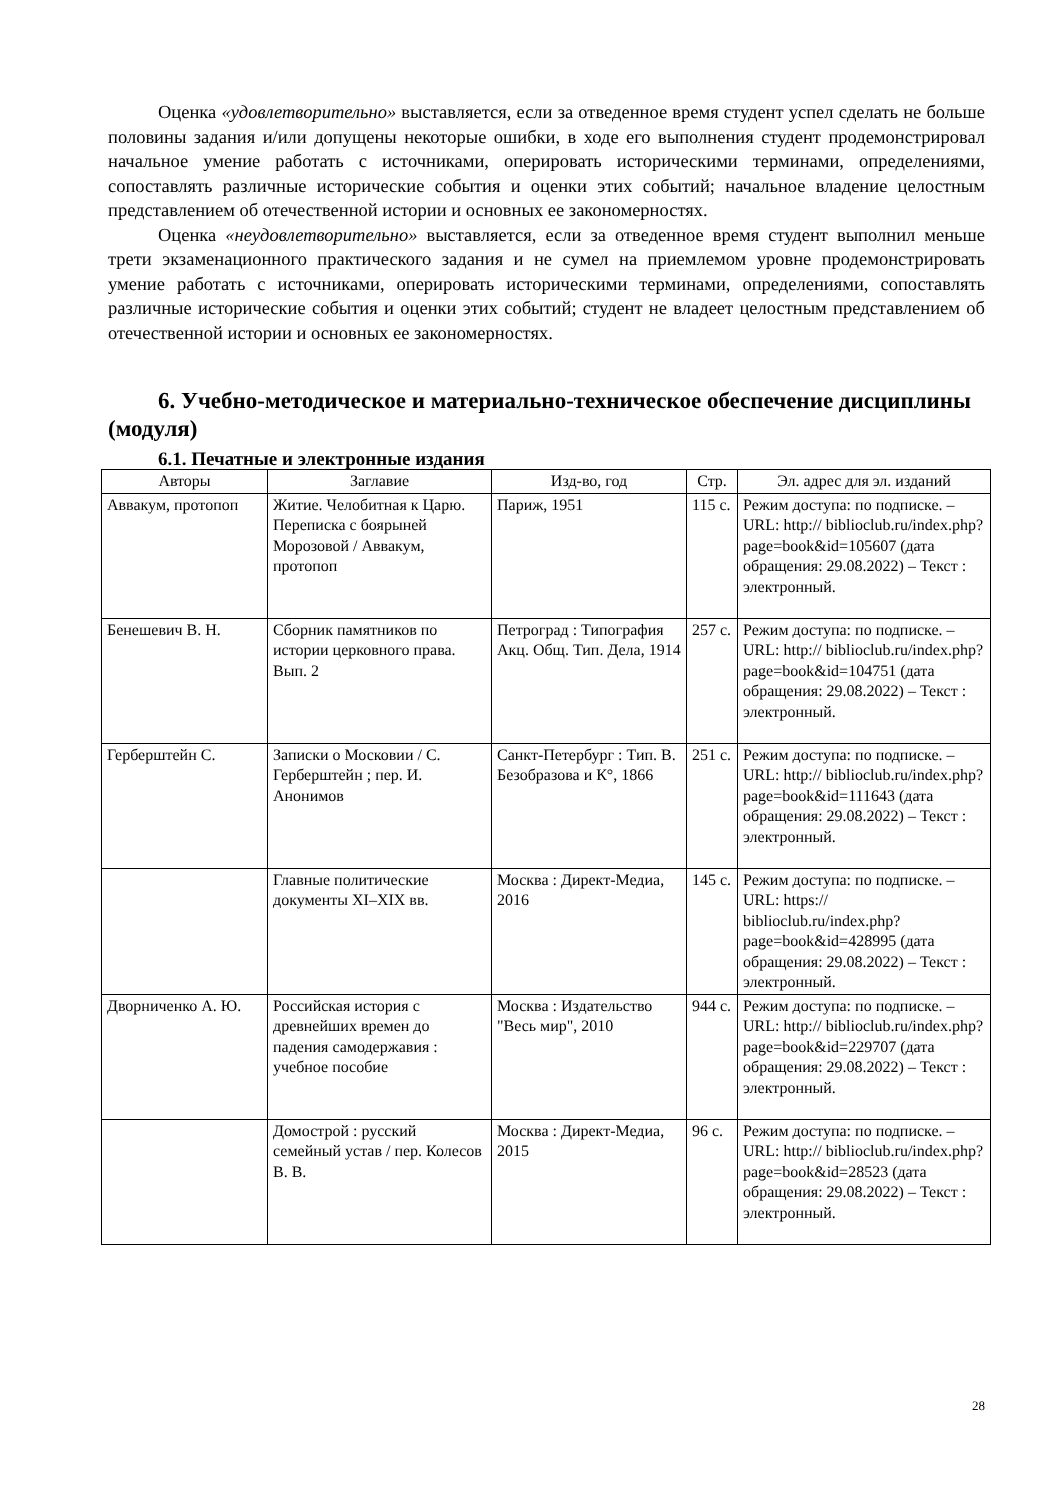Оценка «удовлетворительно» выставляется, если за отведенное время студент успел сделать не больше половины задания и/или допущены некоторые ошибки, в ходе его выполнения студент продемонстрировал начальное умение работать с источниками, оперировать историческими терминами, определениями, сопоставлять различные исторические события и оценки этих событий; начальное владение целостным представлением об отечественной истории и основных ее закономерностях.
Оценка «неудовлетворительно» выставляется, если за отведенное время студент выполнил меньше трети экзаменационного практического задания и не сумел на приемлемом уровне продемонстрировать умение работать с источниками, оперировать историческими терминами, определениями, сопоставлять различные исторические события и оценки этих событий; студент не владеет целостным представлением об отечественной истории и основных ее закономерностях.
6. Учебно-методическое и материально-техническое обеспечение дисциплины (модуля)
6.1. Печатные и электронные издания
| Авторы | Заглавие | Изд-во, год | Стр. | Эл. адрес для эл. изданий |
| --- | --- | --- | --- | --- |
| Аввакум, протопоп | Житие. Челобитная к Царю. Переписка с боярыней Морозовой / Аввакум, протопоп | Париж, 1951 | 115 с. | Режим доступа: по подписке. – URL: http:// biblioclub.ru/index.php? page=book&id=105607 (дата обращения: 29.08.2022) – Текст : электронный. |
| Бенешевич В. Н. | Сборник памятников по истории церковного права. Вып. 2 | Петроград : Типография Акц. Общ. Тип. Дела, 1914 | 257 с. | Режим доступа: по подписке. – URL: http:// biblioclub.ru/index.php? page=book&id=104751 (дата обращения: 29.08.2022) – Текст : электронный. |
| Герберштейн С. | Записки о Московии / С. Герберштейн ; пер. И. Анонимов | Санкт-Петербург : Тип. В. Безобразова и К°, 1866 | 251 с. | Режим доступа: по подписке. – URL: http:// biblioclub.ru/index.php? page=book&id=111643 (дата обращения: 29.08.2022) – Текст : электронный. |
| | Главные политические документы XI–XIX вв. | Москва : Директ-Медиа, 2016 | 145 с. | Режим доступа: по подписке. – URL: https:// biblioclub.ru/index.php? page=book&id=428995 (дата обращения: 29.08.2022) – Текст : электронный. |
| Дворниченко А. Ю. | Российская история с древнейших времен до падения самодержавия : учебное пособие | Москва : Издательство "Весь мир", 2010 | 944 с. | Режим доступа: по подписке. – URL: http:// biblioclub.ru/index.php? page=book&id=229707 (дата обращения: 29.08.2022) – Текст : электронный. |
| | Домострой : русский семейный устав / пер. Колесов В. В. | Москва : Директ-Медиа, 2015 | 96 с. | Режим доступа: по подписке. – URL: http:// biblioclub.ru/index.php? page=book&id=28523 (дата обращения: 29.08.2022) – Текст : электронный. |
28